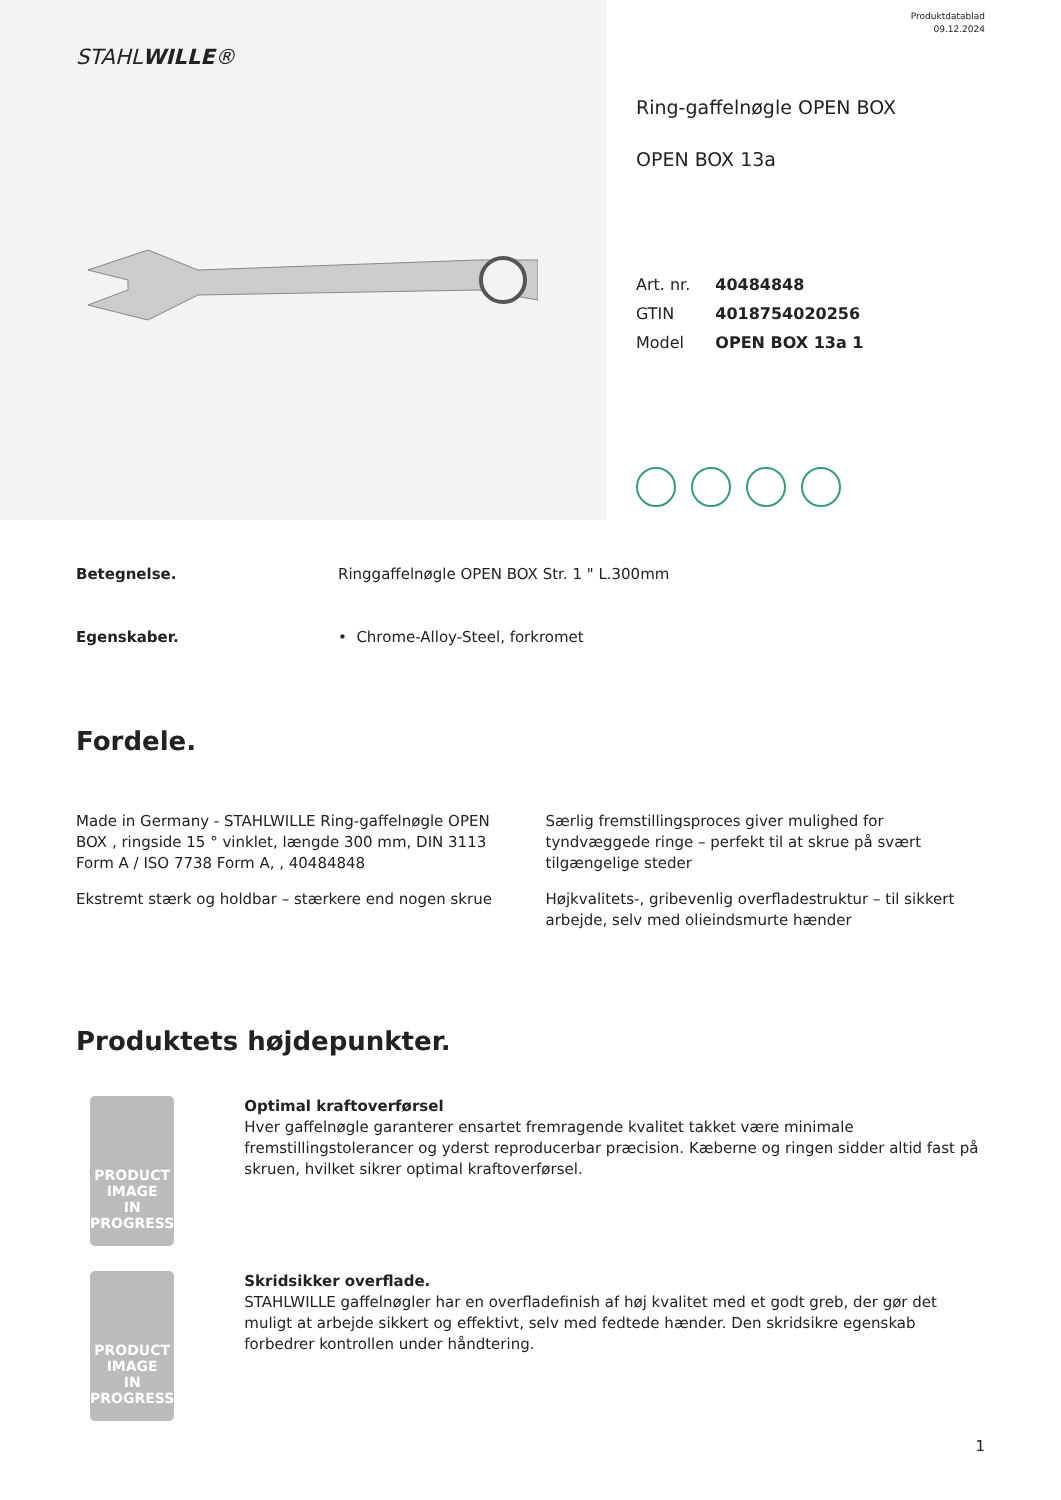STAHLWILLE®
Produktdatablad
09.12.2024
Ring-gaffelnøgle OPEN BOX
OPEN BOX 13a
| Art. nr. | 40484848 |
| GTIN | 4018754020256 |
| Model | OPEN BOX 13a 1 |
Betegnelse. Ringgaffelnøgle OPEN BOX Str. 1 " L.300mm
Egenskaber. • Chrome-Alloy-Steel, forkromet
Fordele.
Made in Germany - STAHLWILLE Ring-gaffelnøgle OPEN BOX , ringside 15 ° vinklet, længde 300 mm, DIN 3113 Form A / ISO 7738 Form A, , 40484848
Ekstremt stærk og holdbar – stærkere end nogen skrue
Særlig fremstillingsproces giver mulighed for tyndvæggede ringe – perfekt til at skrue på svært tilgængelige steder
Højkvalitets-, gribevenlig overfladestruktur – til sikkert arbejde, selv med olieindsmurte hænder
Produktets højdepunkter.
PRODUCT IMAGE
IN PROGRESS
Optimal kraftoverførsel
Hver gaffelnøgle garanterer ensartet fremragende kvalitet takket være minimale fremstillingstolerancer og yderst reproducerbar præcision. Kæberne og ringen sidder altid fast på skruen, hvilket sikrer optimal kraftoverførsel.
PRODUCT IMAGE
IN PROGRESS
Skridsikker overflade.
STAHLWILLE gaffelnøgler har en overfladefinish af høj kvalitet med et godt greb, der gør det muligt at arbejde sikkert og effektivt, selv med fedtede hænder. Den skridsikre egenskab forbedrer kontrollen under håndtering.
1